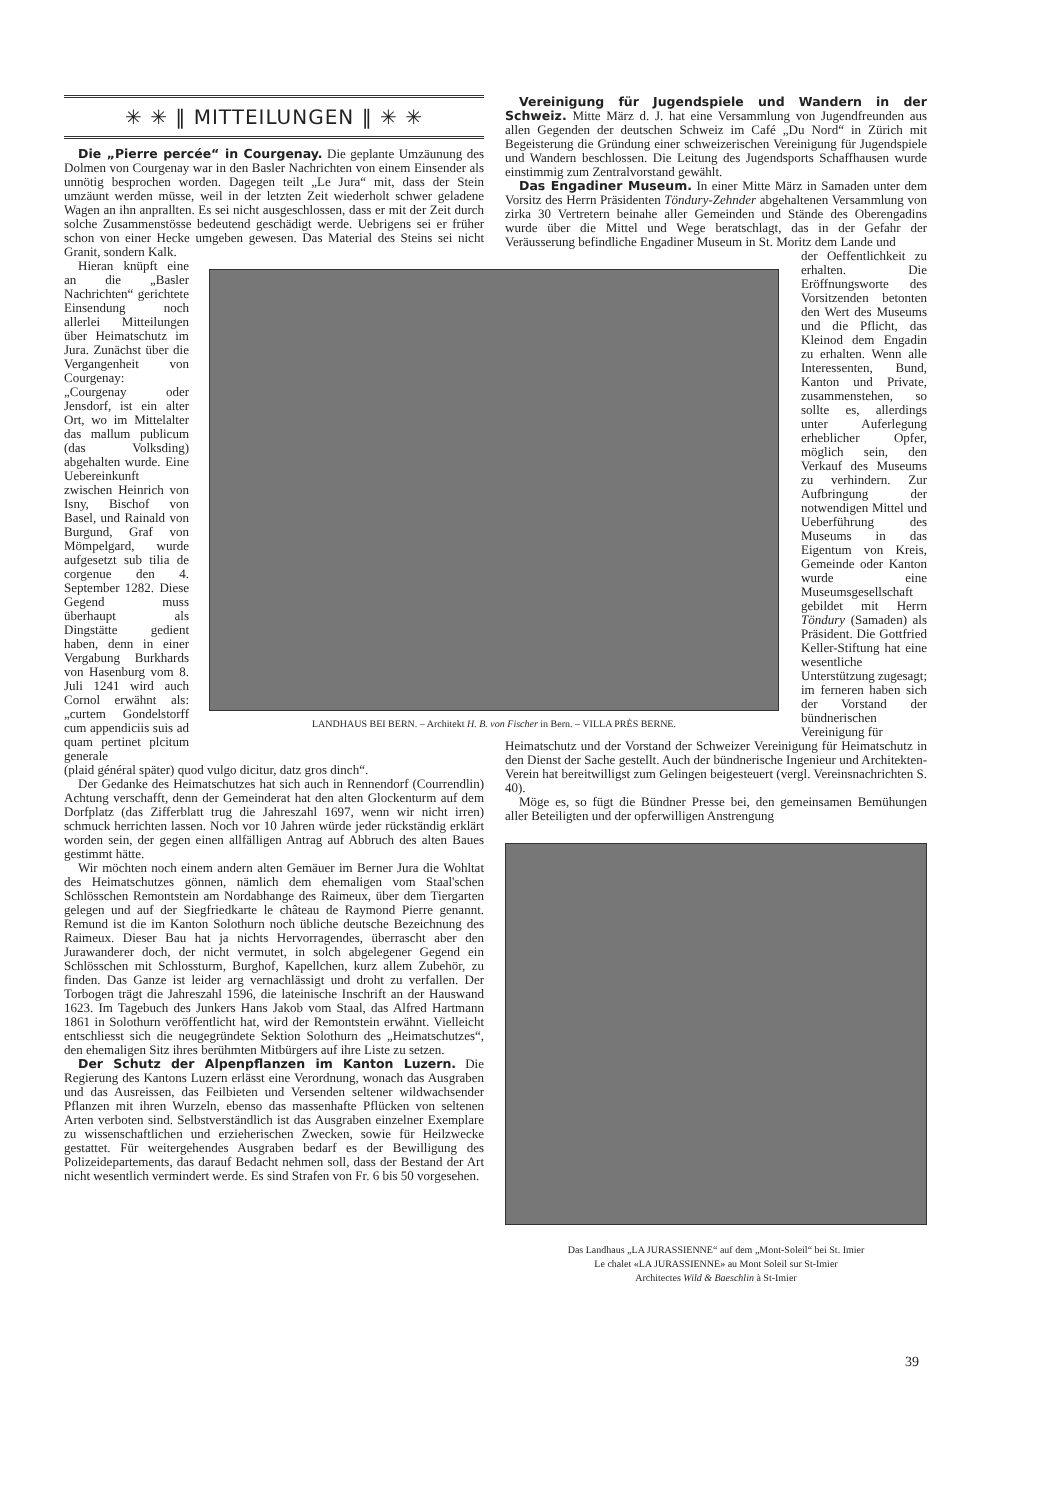✳ ✳ ‖ MITTEILUNGEN ‖ ✳ ✳
Die „Pierre percée“ in Courgenay. Die geplante Umzäunung des Dolmen von Courgenay war in den Basler Nachrichten von einem Einsender als unnötig besprochen worden. Dagegen teilt „Le Jura“ mit, dass der Stein umzäunt werden müsse, weil in der letzten Zeit wiederholt schwer geladene Wagen an ihn anprallten. Es sei nicht ausgeschlossen, dass er mit der Zeit durch solche Zusammenstösse bedeutend geschädigt werde. Uebrigens sei er früher schon von einer Hecke umgeben gewesen. Das Material des Steins sei nicht Granit, sondern Kalk.
Hieran knüpft eine an die „Basler Nachrichten“ gerichtete Einsendung noch allerlei Mitteilungen über Heimatschutz im Jura. Zunächst über die Vergangenheit von Courgenay: „Courgenay oder Jensdorf, ist ein alter Ort, wo im Mittelalter das mallum publicum (das Volksding) abgehalten wurde. Eine Uebereinkunft zwischen Heinrich von Isny, Bischof von Basel, und Rainald von Burgund, Graf von Mömpelgard, wurde aufgesetzt sub tilia de corgenue den 4. September 1282. Diese Gegend muss überhaupt als Dingstätte gedient haben, denn in einer Vergabung Burkhards von Hasenburg vom 8. Juli 1241 wird auch Cornol erwähnt als: „curtem Gondelstorff cum appendiciis suis ad quam pertinet plcitum generale
LANDHAUS BEI BERN. – Architekt H. B. von Fischer in Bern. – VILLA PRÈS BERNE.
(plaid général später) quod vulgo dicitur, datz gros dinch“.
Der Gedanke des Heimatschutzes hat sich auch in Rennendorf (Courrendlin) Achtung verschafft, denn der Gemeinderat hat den alten Glockenturm auf dem Dorfplatz (das Zifferblatt trug die Jahreszahl 1697, wenn wir nicht irren) schmuck herrichten lassen. Noch vor 10 Jahren würde jeder rückständig erklärt worden sein, der gegen einen allfälligen Antrag auf Abbruch des alten Baues gestimmt hätte.
Wir möchten noch einem andern alten Gemäuer im Berner Jura die Wohltat des Heimatschutzes gönnen, nämlich dem ehemaligen vom Staal'schen Schlösschen Remontstein am Nordabhange des Raimeux, über dem Tiergarten gelegen und auf der Siegfriedkarte le château de Raymond Pierre genannt. Remund ist die im Kanton Solothurn noch übliche deutsche Bezeichnung des Raimeux. Dieser Bau hat ja nichts Hervorragendes, überrascht aber den Jurawanderer doch, der nicht vermutet, in solch abgelegener Gegend ein Schlösschen mit Schlossturm, Burghof, Kapellchen, kurz allem Zubehör, zu finden. Das Ganze ist leider arg vernachlässigt und droht zu verfallen. Der Torbogen trägt die Jahreszahl 1596, die lateinische Inschrift an der Hauswand 1623. Im Tagebuch des Junkers Hans Jakob vom Staal, das Alfred Hartmann 1861 in Solothurn veröffentlicht hat, wird der Remontstein erwähnt. Vielleicht entschliesst sich die neugegründete Sektion Solothurn des „Heimatschutzes“, den ehemaligen Sitz ihres berühmten Mitbürgers auf ihre Liste zu setzen.
Der Schutz der Alpenpflanzen im Kanton Luzern. Die Regierung des Kantons Luzern erlässt eine Verordnung, wonach das Ausgraben und das Ausreissen, das Feilbieten und Versenden seltener wildwachsender Pflanzen mit ihren Wurzeln, ebenso das massenhafte Pflücken von seltenen Arten verboten sind. Selbstverständlich ist das Ausgraben einzelner Exemplare zu wissenschaftlichen und erzieherischen Zwecken, sowie für Heilzwecke gestattet. Für weitergehendes Ausgraben bedarf es der Bewilligung des Polizeidepartements, das darauf Bedacht nehmen soll, dass der Bestand der Art nicht wesentlich vermindert werde. Es sind Strafen von Fr. 6 bis 50 vorgesehen.
Vereinigung für Jugendspiele und Wandern in der Schweiz. Mitte März d. J. hat eine Versammlung von Jugendfreunden aus allen Gegenden der deutschen Schweiz im Café „Du Nord“ in Zürich mit Begeisterung die Gründung einer schweizerischen Vereinigung für Jugendspiele und Wandern beschlossen. Die Leitung des Jugendsports Schaffhausen wurde einstimmig zum Zentralvorstand gewählt.
Das Engadiner Museum. In einer Mitte März in Samaden unter dem Vorsitz des Herrn Präsidenten Töndury-Zehnder abgehaltenen Versammlung von zirka 30 Vertretern beinahe aller Gemeinden und Stände des Oberengadins wurde über die Mittel und Wege beratschlagt, das in der Gefahr der Veräusserung befindliche Engadiner Museum in St. Moritz dem Lande und
der Oeffentlichkeit zu erhalten. Die Eröffnungsworte des Vorsitzenden betonten den Wert des Museums und die Pflicht, das Kleinod dem Engadin zu erhalten. Wenn alle Interessenten, Bund, Kanton und Private, zusammenstehen, so sollte es, allerdings unter Auferlegung erheblicher Opfer, möglich sein, den Verkauf des Museums zu verhindern. Zur Aufbringung der notwendigen Mittel und Ueberführung des Museums in das Eigentum von Kreis, Gemeinde oder Kanton wurde eine Museumsgesellschaft gebildet mit Herrn Töndury (Samaden) als Präsident. Die Gottfried Keller-Stiftung hat eine wesentliche Unterstützung zugesagt; im ferneren haben sich der Vorstand der bündnerischen Vereinigung für
Heimatschutz und der Vorstand der Schweizer Vereinigung für Heimatschutz in den Dienst der Sache gestellt. Auch der bündnerische Ingenieur und Architekten-Verein hat bereitwilligst zum Gelingen beigesteuert (vergl. Vereinsnachrichten S. 40).
Möge es, so fügt die Bündner Presse bei, den gemeinsamen Bemühungen aller Beteiligten und der opferwilligen Anstrengung
Das Landhaus „LA JURASSIENNE“ auf dem „Mont-Soleil“ bei St. Imier
Le chalet «LA JURASSIENNE» au Mont Soleil sur St-Imier
Architectes Wild & Baeschlin à St-Imier
39